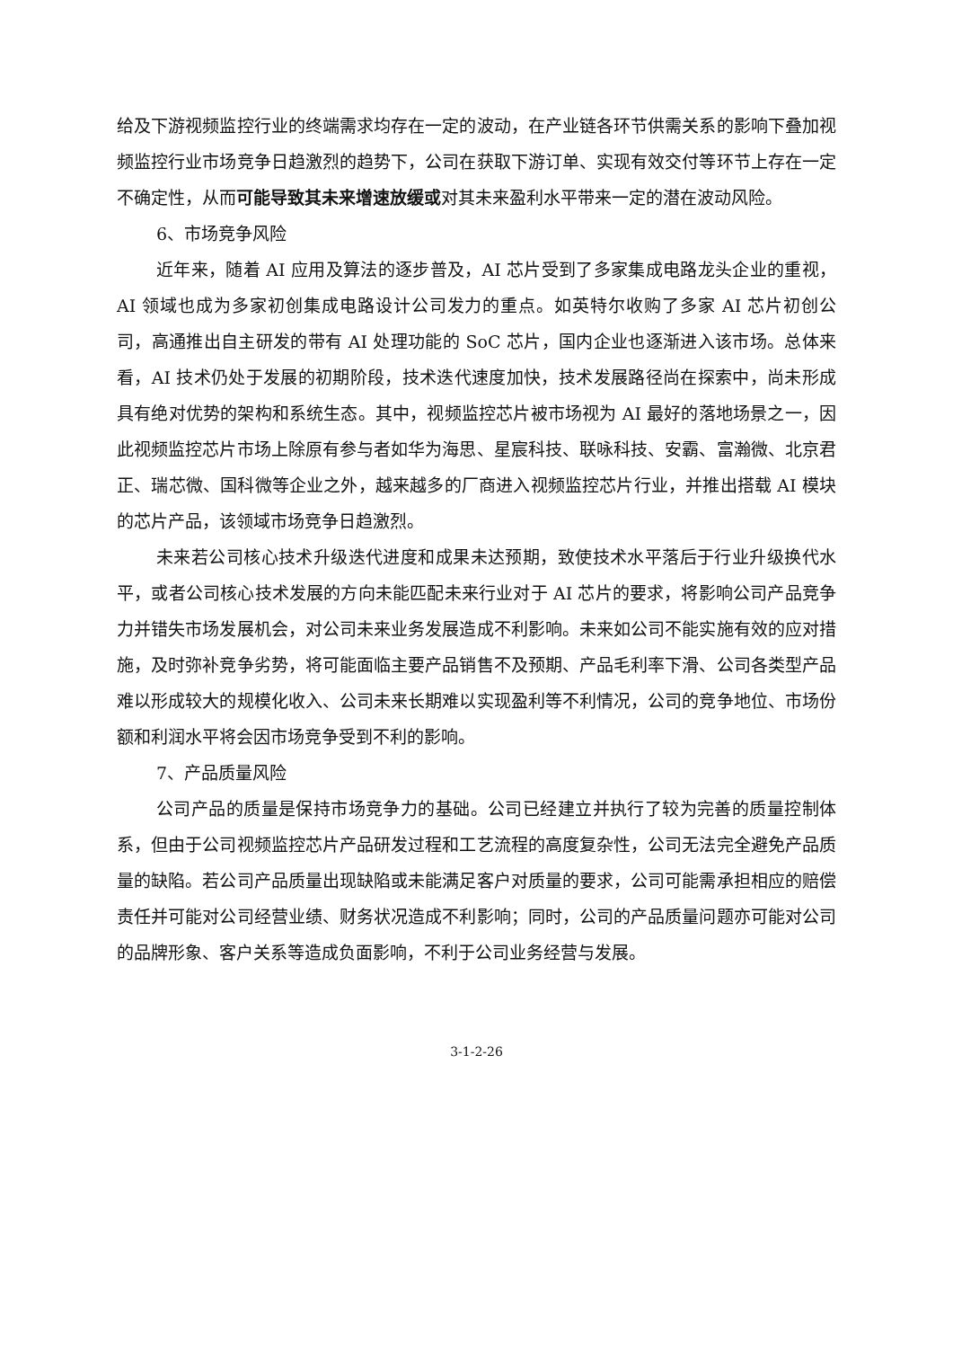给及下游视频监控行业的终端需求均存在一定的波动，在产业链各环节供需关系的影响下叠加视频监控行业市场竞争日趋激烈的趋势下，公司在获取下游订单、实现有效交付等环节上存在一定不确定性，从而可能导致其未来增速放缓或对其未来盈利水平带来一定的潜在波动风险。
6、市场竞争风险
近年来，随着 AI 应用及算法的逐步普及，AI 芯片受到了多家集成电路龙头企业的重视，AI 领域也成为多家初创集成电路设计公司发力的重点。如英特尔收购了多家 AI 芯片初创公司，高通推出自主研发的带有 AI 处理功能的 SoC 芯片，国内企业也逐渐进入该市场。总体来看，AI 技术仍处于发展的初期阶段，技术迭代速度加快，技术发展路径尚在探索中，尚未形成具有绝对优势的架构和系统生态。其中，视频监控芯片被市场视为 AI 最好的落地场景之一，因此视频监控芯片市场上除原有参与者如华为海思、星宸科技、联咏科技、安霸、富瀚微、北京君正、瑞芯微、国科微等企业之外，越来越多的厂商进入视频监控芯片行业，并推出搭载 AI 模块的芯片产品，该领域市场竞争日趋激烈。
未来若公司核心技术升级迭代进度和成果未达预期，致使技术水平落后于行业升级换代水平，或者公司核心技术发展的方向未能匹配未来行业对于 AI 芯片的要求，将影响公司产品竞争力并错失市场发展机会，对公司未来业务发展造成不利影响。未来如公司不能实施有效的应对措施，及时弥补竞争劣势，将可能面临主要产品销售不及预期、产品毛利率下滑、公司各类型产品难以形成较大的规模化收入、公司未来长期难以实现盈利等不利情况，公司的竞争地位、市场份额和利润水平将会因市场竞争受到不利的影响。
7、产品质量风险
公司产品的质量是保持市场竞争力的基础。公司已经建立并执行了较为完善的质量控制体系，但由于公司视频监控芯片产品研发过程和工艺流程的高度复杂性，公司无法完全避免产品质量的缺陷。若公司产品质量出现缺陷或未能满足客户对质量的要求，公司可能需承担相应的赔偿责任并可能对公司经营业绩、财务状况造成不利影响；同时，公司的产品质量问题亦可能对公司的品牌形象、客户关系等造成负面影响，不利于公司业务经营与发展。
3-1-2-26